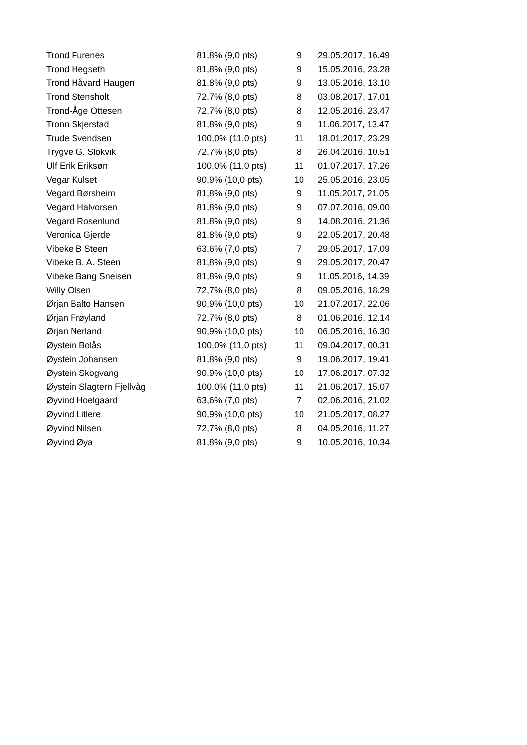| Trond Furenes | 81,8% (9,0 pts) | 9 | 29.05.2017, 16.49 |
| Trond Hegseth | 81,8% (9,0 pts) | 9 | 15.05.2016, 23.28 |
| Trond Håvard Haugen | 81,8% (9,0 pts) | 9 | 13.05.2016, 13.10 |
| Trond Stensholt | 72,7% (8,0 pts) | 8 | 03.08.2017, 17.01 |
| Trond-Åge Ottesen | 72,7% (8,0 pts) | 8 | 12.05.2016, 23.47 |
| Tronn Skjerstad | 81,8% (9,0 pts) | 9 | 11.06.2017, 13.47 |
| Trude Svendsen | 100,0% (11,0 pts) | 11 | 18.01.2017, 23.29 |
| Trygve G. Slokvik | 72,7% (8,0 pts) | 8 | 26.04.2016, 10.51 |
| Ulf Erik Eriksøn | 100,0% (11,0 pts) | 11 | 01.07.2017, 17.26 |
| Vegar Kulset | 90,9% (10,0 pts) | 10 | 25.05.2016, 23.05 |
| Vegard Børsheim | 81,8% (9,0 pts) | 9 | 11.05.2017, 21.05 |
| Vegard Halvorsen | 81,8% (9,0 pts) | 9 | 07.07.2016, 09.00 |
| Vegard Rosenlund | 81,8% (9,0 pts) | 9 | 14.08.2016, 21.36 |
| Veronica Gjerde | 81,8% (9,0 pts) | 9 | 22.05.2017, 20.48 |
| Vibeke B Steen | 63,6% (7,0 pts) | 7 | 29.05.2017, 17.09 |
| Vibeke B. A. Steen | 81,8% (9,0 pts) | 9 | 29.05.2017, 20.47 |
| Vibeke Bang Sneisen | 81,8% (9,0 pts) | 9 | 11.05.2016, 14.39 |
| Willy Olsen | 72,7% (8,0 pts) | 8 | 09.05.2016, 18.29 |
| Ørjan Balto Hansen | 90,9% (10,0 pts) | 10 | 21.07.2017, 22.06 |
| Ørjan Frøyland | 72,7% (8,0 pts) | 8 | 01.06.2016, 12.14 |
| Ørjan Nerland | 90,9% (10,0 pts) | 10 | 06.05.2016, 16.30 |
| Øystein Bolås | 100,0% (11,0 pts) | 11 | 09.04.2017, 00.31 |
| Øystein Johansen | 81,8% (9,0 pts) | 9 | 19.06.2017, 19.41 |
| Øystein Skogvang | 90,9% (10,0 pts) | 10 | 17.06.2017, 07.32 |
| Øystein Slagtern Fjellvåg | 100,0% (11,0 pts) | 11 | 21.06.2017, 15.07 |
| Øyvind Hoelgaard | 63,6% (7,0 pts) | 7 | 02.06.2016, 21.02 |
| Øyvind Litlere | 90,9% (10,0 pts) | 10 | 21.05.2017, 08.27 |
| Øyvind Nilsen | 72,7% (8,0 pts) | 8 | 04.05.2016, 11.27 |
| Øyvind Øya | 81,8% (9,0 pts) | 9 | 10.05.2016, 10.34 |